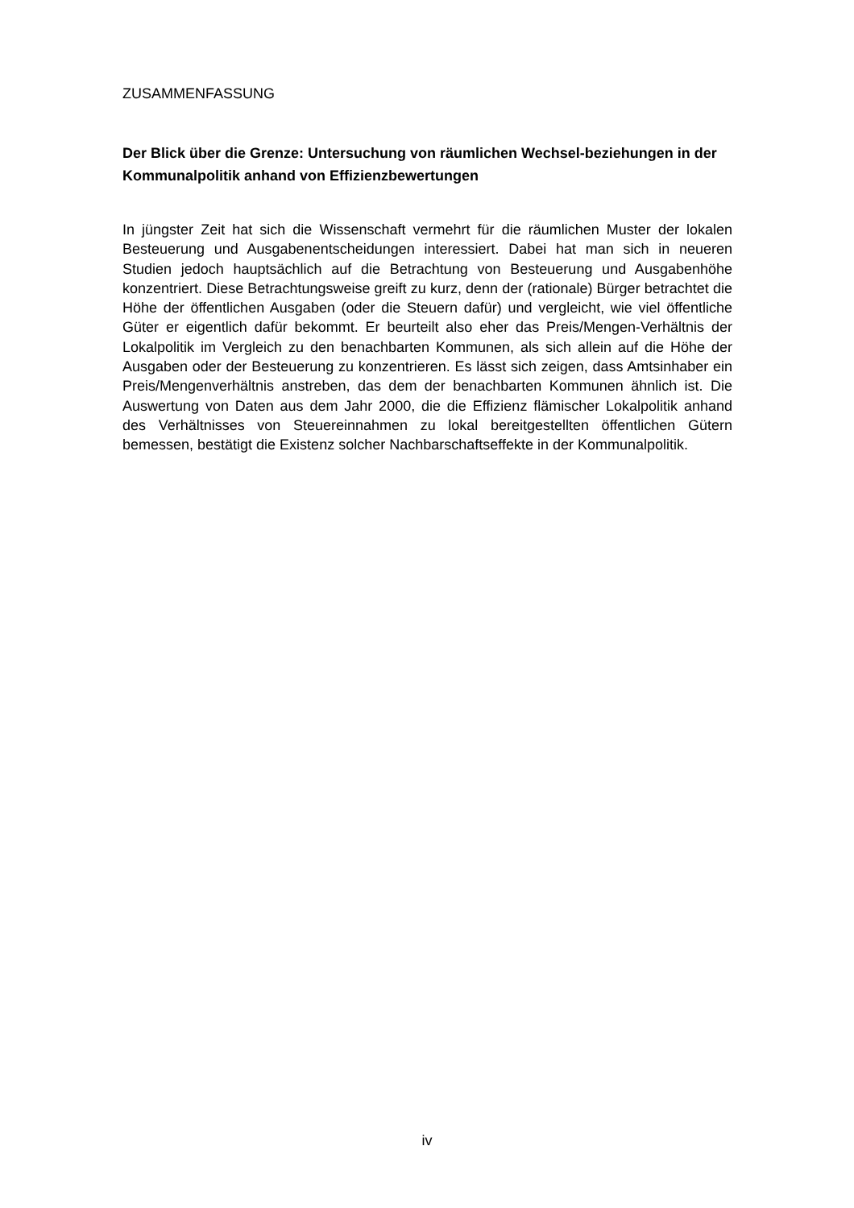ZUSAMMENFASSUNG
Der Blick über die Grenze: Untersuchung von räumlichen Wechsel-beziehungen in der Kommunalpolitik anhand von Effizienzbewertungen
In jüngster Zeit hat sich die Wissenschaft vermehrt für die räumlichen Muster der lokalen Besteuerung und Ausgabenentscheidungen interessiert. Dabei hat man sich in neueren Studien jedoch hauptsächlich auf die Betrachtung von Besteuerung und Ausgabenhöhe konzentriert. Diese Betrachtungsweise greift zu kurz, denn der (rationale) Bürger betrachtet die Höhe der öffentlichen Ausgaben (oder die Steuern dafür) und vergleicht, wie viel öffentliche Güter er eigentlich dafür bekommt. Er beurteilt also eher das Preis/Mengen-Verhältnis der Lokalpolitik im Vergleich zu den benachbarten Kommunen, als sich allein auf die Höhe der Ausgaben oder der Besteuerung zu konzentrieren. Es lässt sich zeigen, dass Amtsinhaber ein Preis/Mengenverhältnis anstreben, das dem der benachbarten Kommunen ähnlich ist. Die Auswertung von Daten aus dem Jahr 2000, die die Effizienz flämischer Lokalpolitik anhand des Verhältnisses von Steuereinnahmen zu lokal bereitgestellten öffentlichen Gütern bemessen, bestätigt die Existenz solcher Nachbarschaftseffekte in der Kommunalpolitik.
iv